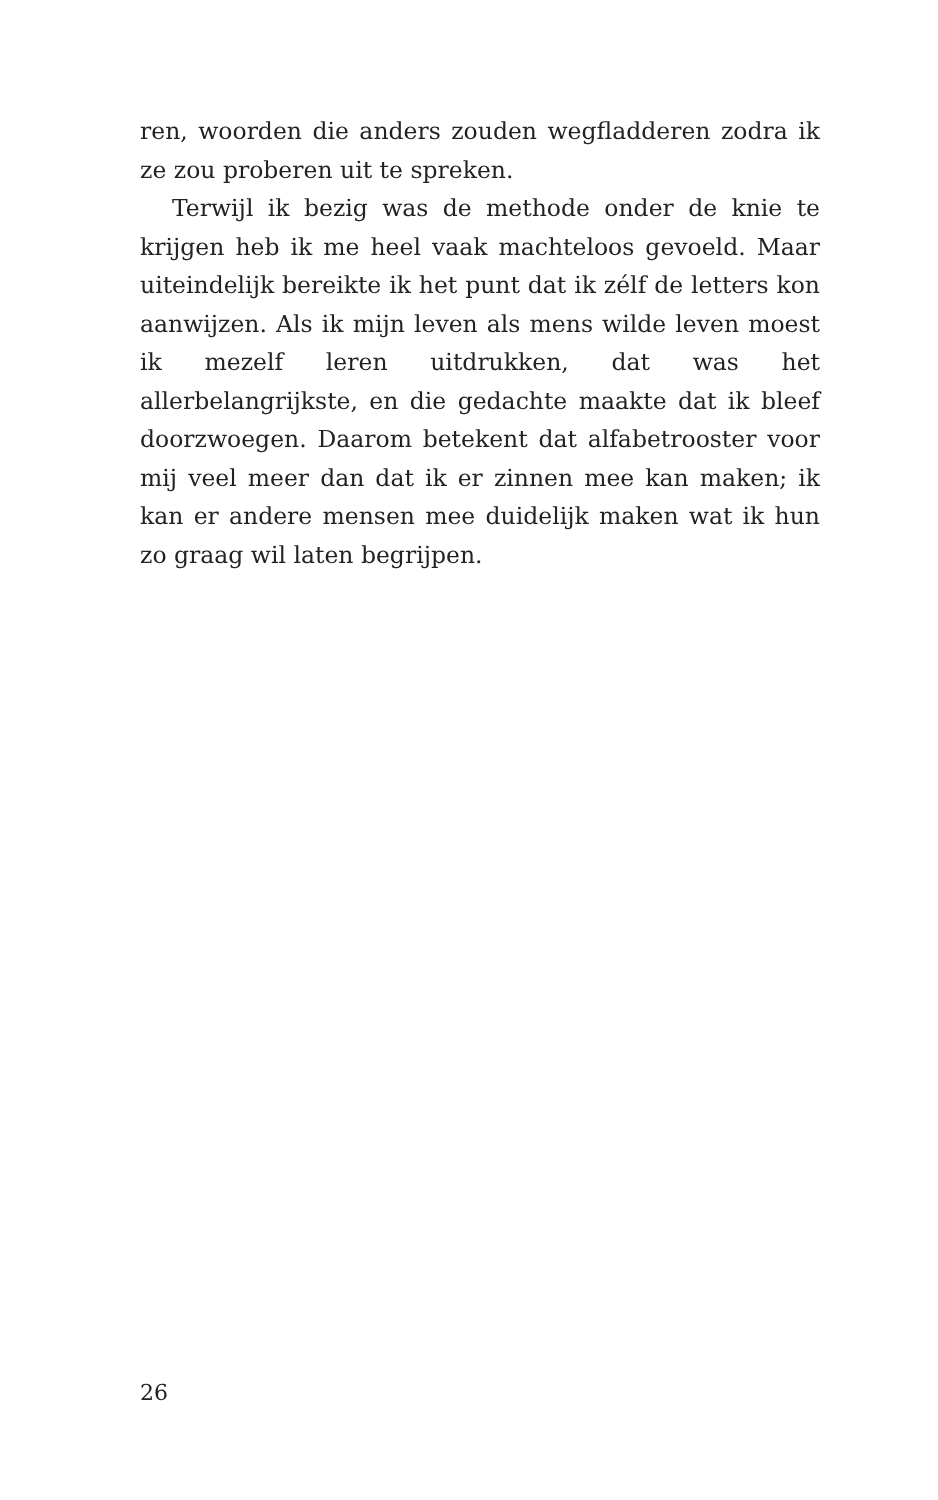ren, woorden die anders zouden wegfladderen zodra ik ze zou proberen uit te spreken.
Terwijl ik bezig was de methode onder de knie te krijgen heb ik me heel vaak machteloos gevoeld. Maar uiteindelijk bereikte ik het punt dat ik zélf de letters kon aanwijzen. Als ik mijn leven als mens wilde leven moest ik mezelf leren uitdrukken, dat was het allerbelangrijkste, en die gedachte maakte dat ik bleef doorzwoegen. Daarom betekent dat alfabetrooster voor mij veel meer dan dat ik er zinnen mee kan maken; ik kan er andere mensen mee duidelijk maken wat ik hun zo graag wil laten begrijpen.
26